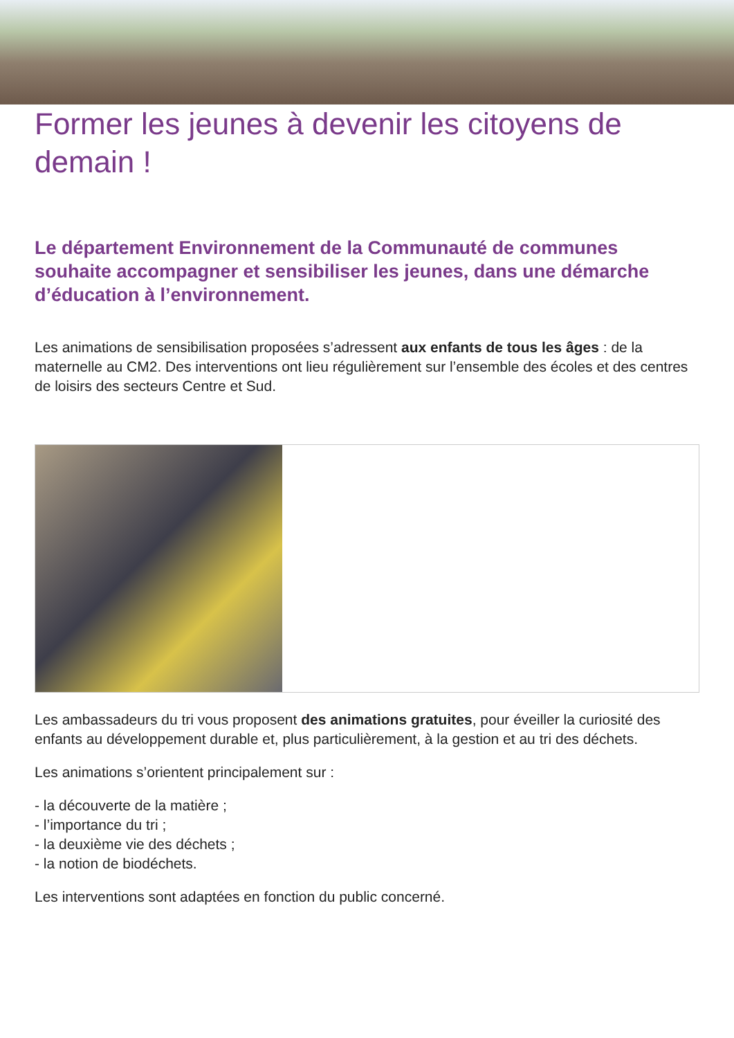Former les jeunes à devenir les citoyens de demain !
Le département Environnement de la Communauté de communes souhaite accompagner et sensibiliser les jeunes, dans une démarche d’éducation à l’environnement.
Les animations de sensibilisation proposées s’adressent aux enfants de tous les âges : de la maternelle au CM2. Des interventions ont lieu régulièrement sur l’ensemble des écoles et des centres de loisirs des secteurs Centre et Sud.
Les ambassadeurs du tri vous proposent des animations gratuites, pour éveiller la curiosité des enfants au développement durable et, plus particulièrement, à la gestion et au tri des déchets.
Les animations s’orientent principalement sur :
- la découverte de la matière ;
- l’importance du tri ;
- la deuxième vie des déchets ;
- la notion de biodéchets.
Les interventions sont adaptées en fonction du public concerné.